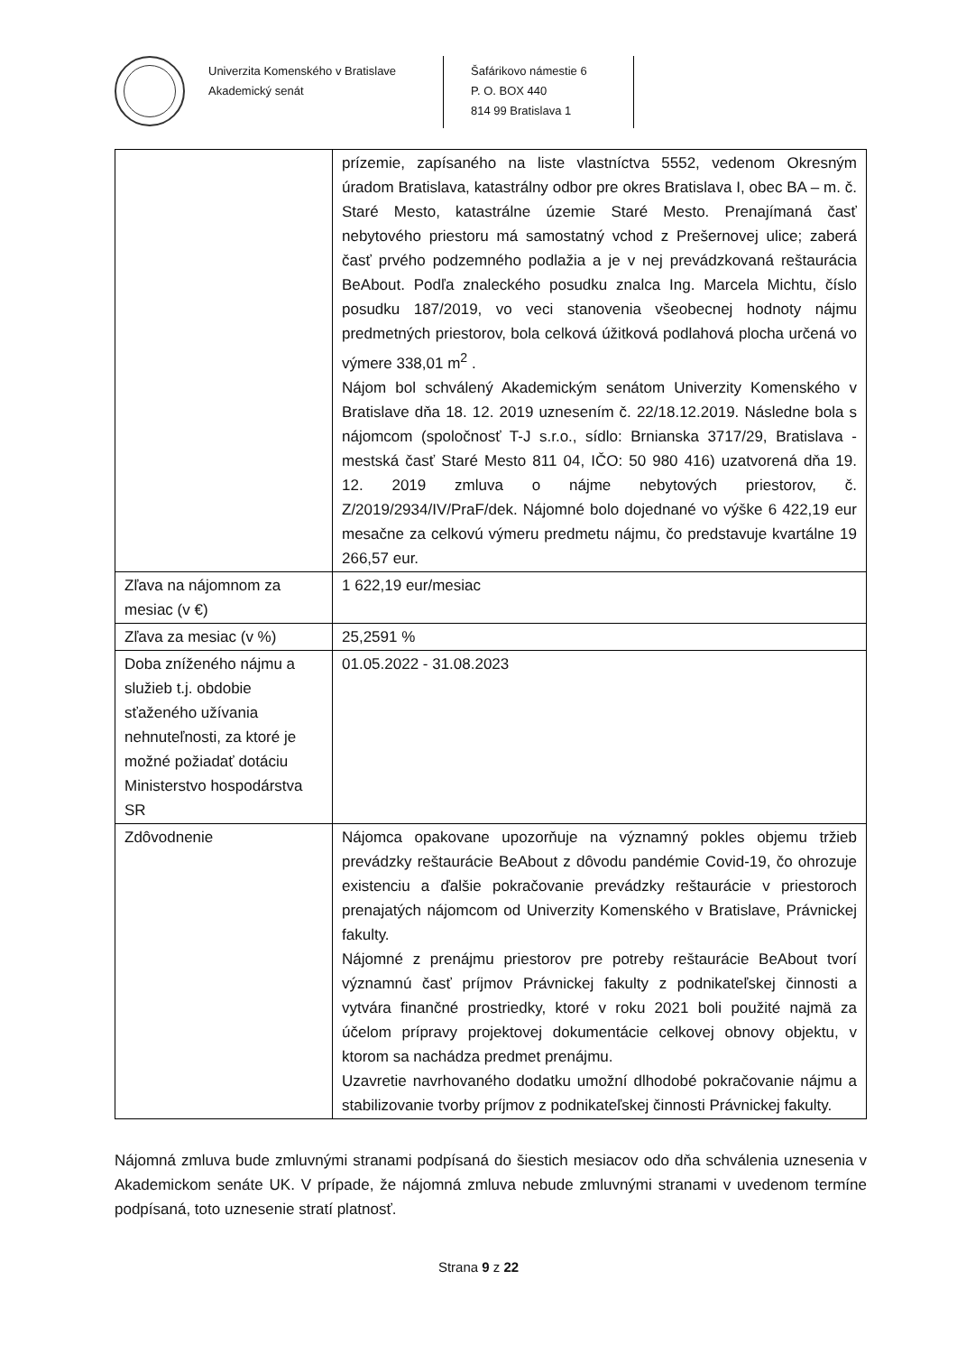Univerzita Komenského v Bratislave
Akademický senát
Šafárikovo námestie 6
P. O. BOX 440
814 99 Bratislava 1
| | prízemie, zapísaného na liste vlastníctva 5552, vedenom Okresným úradom Bratislava, katastrálny odbor pre okres Bratislava I, obec BA – m. č. Staré Mesto, katastrálne územie Staré Mesto. Prenajímaná časť nebytového priestoru má samostatný vchod z Prešernovej ulice; zaberá časť prvého podzemného podlažia a je v nej prevádzkovaná reštaurácia BeAbout. Podľa znaleckého posudku znalca Ing. Marcela Michtu, číslo posudku 187/2019, vo veci stanovenia všeobecnej hodnoty nájmu predmetných priestorov, bola celková úžitková podlahová plocha určená vo výmere 338,01 m<sup>2</sup> . Nájom bol schválený Akademickým senátom Univerzity Komenského v Bratislave dňa 18. 12. 2019 uznesením č. 22/18.12.2019. Následne bola s nájomcom (spoločnosť T-J s.r.o., sídlo: Brnianska 3717/29, Bratislava - mestská časť Staré Mesto 811 04, IČO: 50 980 416) uzatvorená dňa 19. 12. 2019 zmluva o nájme nebytových priestorov, č. Z/2019/2934/IV/PraF/dek. Nájomné bolo dojednané vo výške 6 422,19 eur mesačne za celkovú výmeru predmetu nájmu, čo predstavuje kvartálne 19 266,57 eur. |
| Zľava na nájomnom za mesiac (v €) | 1 622,19 eur/mesiac |
| Zľava za mesiac (v %) | 25,2591 % |
| Doba zníženého nájmu a služieb t.j. obdobie sťaženého užívania nehnuteľnosti, za ktoré je možné požiadať dotáciu Ministerstvo hospodárstva SR | 01.05.2022 - 31.08.2023 |
| Zdôvodnenie | Nájomca opakovane upozorňuje na významný pokles objemu tržieb prevádzky reštaurácie BeAbout z dôvodu pandémie Covid-19, čo ohrozuje existenciu a ďalšie pokračovanie prevádzky reštaurácie v priestoroch prenajatých nájomcom od Univerzity Komenského v Bratislave, Právnickej fakulty. Nájomné z prenájmu priestorov pre potreby reštaurácie BeAbout tvorí významnú časť príjmov Právnickej fakulty z podnikateľskej činnosti a vytvára finančné prostriedky, ktoré v roku 2021 boli použité najmä za účelom prípravy projektovej dokumentácie celkovej obnovy objektu, v ktorom sa nachádza predmet prenájmu. Uzavretie navrhovaného dodatku umožní dlhodobé pokračovanie nájmu a stabilizovanie tvorby príjmov z podnikateľskej činnosti Právnickej fakulty. |
Nájomná zmluva bude zmluvnými stranami podpísaná do šiestich mesiacov odo dňa schválenia uznesenia v Akademickom senáte UK. V prípade, že nájomná zmluva nebude zmluvnými stranami v uvedenom termíne podpísaná, toto uznesenie stratí platnosť.
Strana 9 z 22